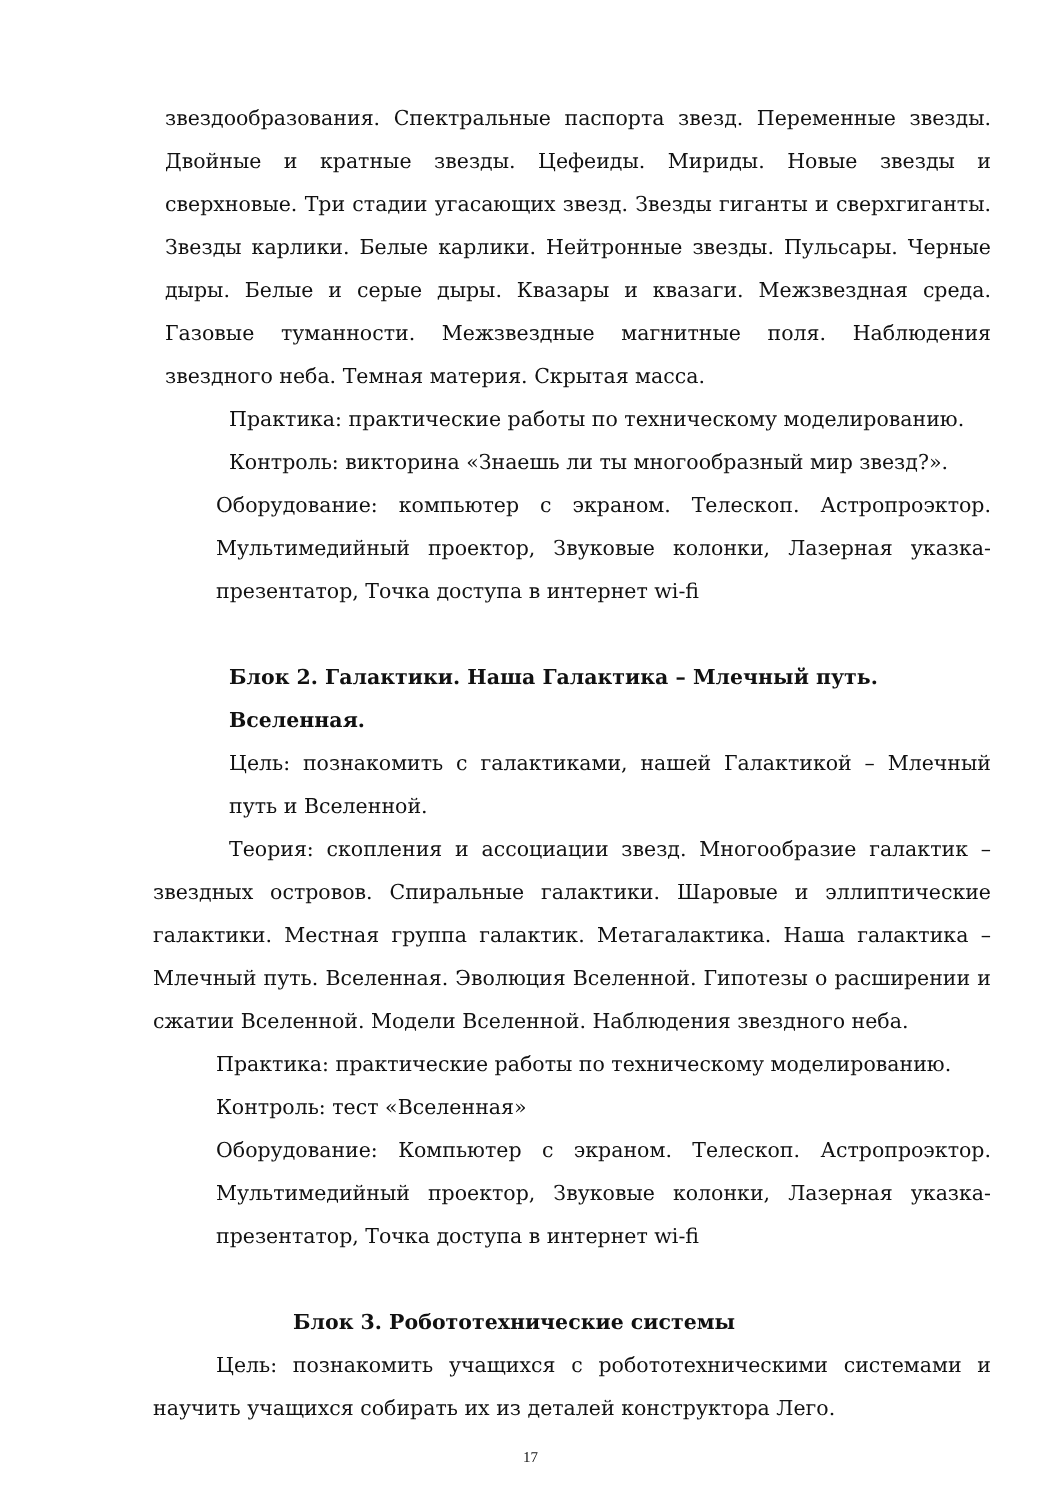звездообразования. Спектральные паспорта звезд. Переменные звезды. Двойные и кратные звезды. Цефеиды. Мириды. Новые звезды и сверхновые. Три стадии угасающих звезд. Звезды гиганты и сверхгиганты. Звезды карлики. Белые карлики. Нейтронные звезды. Пульсары. Черные дыры. Белые и серые дыры. Квазары и квазаги. Межзвездная среда. Газовые туманности. Межзвездные магнитные поля. Наблюдения звездного неба. Темная материя. Скрытая масса.
Практика: практические работы по техническому моделированию.
Контроль: викторина «Знаешь ли ты многообразный мир звезд?».
Оборудование: компьютер с экраном. Телескоп. Астропроэктор. Мультимедийный проектор, Звуковые колонки, Лазерная указка-презентатор, Точка доступа в интернет wi-fi
Блок 2. Галактики. Наша Галактика – Млечный путь. Вселенная.
Цель: познакомить с галактиками, нашей Галактикой – Млечный путь и Вселенной.
Теория: скопления и ассоциации звезд. Многообразие галактик – звездных островов. Спиральные галактики. Шаровые и эллиптические галактики. Местная группа галактик. Метагалактика. Наша галактика – Млечный путь. Вселенная. Эволюция Вселенной. Гипотезы о расширении и сжатии Вселенной. Модели Вселенной. Наблюдения звездного неба.
Практика: практические работы по техническому моделированию.
Контроль: тест «Вселенная»
Оборудование: Компьютер с экраном. Телескоп. Астропроэктор. Мультимедийный проектор, Звуковые колонки, Лазерная указка-презентатор, Точка доступа в интернет wi-fi
Блок 3. Робототехнические системы
Цель: познакомить учащихся с робототехническими системами и научить учащихся собирать их из деталей конструктора Лего.
17